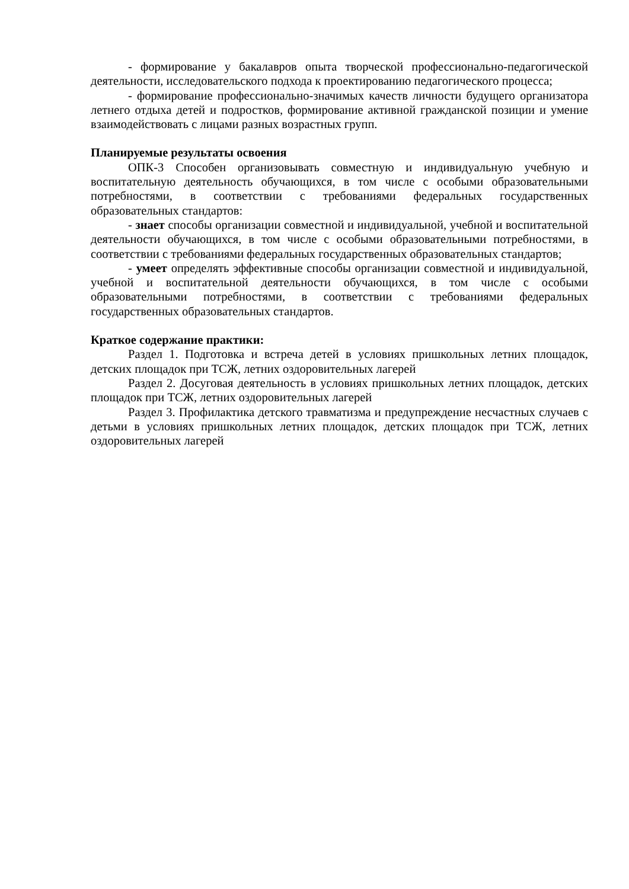- формирование у бакалавров опыта творческой профессионально-педагогической деятельности, исследовательского подхода к проектированию педагогического процесса;
- формирование профессионально-значимых качеств личности будущего организатора летнего отдыха детей и подростков, формирование активной гражданской позиции и умение взаимодействовать с лицами разных возрастных групп.
Планируемые результаты освоения
ОПК-3 Способен организовывать совместную и индивидуальную учебную и воспитательную деятельность обучающихся, в том числе с особыми образовательными потребностями, в соответствии с требованиями федеральных государственных образовательных стандартов:
- знает способы организации совместной и индивидуальной, учебной и воспитательной деятельности обучающихся, в том числе с особыми образовательными потребностями, в соответствии с требованиями федеральных государственных образовательных стандартов;
- умеет определять эффективные способы организации совместной и индивидуальной, учебной и воспитательной деятельности обучающихся, в том числе с особыми образовательными потребностями, в соответствии с требованиями федеральных государственных образовательных стандартов.
Краткое содержание практики:
Раздел 1. Подготовка и встреча детей в условиях пришкольных летних площадок, детских площадок при ТСЖ, летних оздоровительных лагерей
Раздел 2. Досуговая деятельность в условиях пришкольных летних площадок, детских площадок при ТСЖ, летних оздоровительных лагерей
Раздел 3. Профилактика детского травматизма и предупреждение несчастных случаев с детьми в условиях пришкольных летних площадок, детских площадок при ТСЖ, летних оздоровительных лагерей